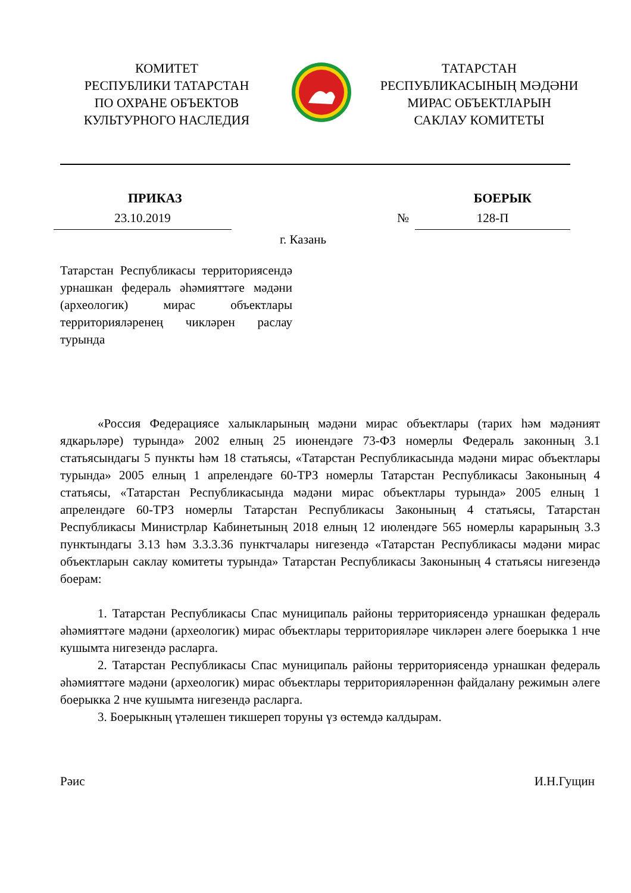КОМИТЕТ
РЕСПУБЛИКИ ТАТАРСТАН
ПО ОХРАНЕ ОБЪЕКТОВ
КУЛЬТУРНОГО НАСЛЕДИЯ
ТАТАРСТАН
РЕСПУБЛИКАСЫНЫҢ МӘДӘНИ
МИРАС ОБЪЕКТЛАРЫН
САКЛАУ КОМИТЕТЫ
ПРИКАЗ БОЕРЫК
23.10.2019 № 128-П
г. Казань
Татарстан Республикасы территориясендә урнашкан федераль әһәмияттәге мәдәни (археологик) мирас объектлары территорияләренең чикләрен раслау турында
«Россия Федерациясе халыкларының мәдәни мирас объектлары (тарих һәм мәдәният ядкарьләре) турында» 2002 елның 25 июнендәге 73-ФЗ номерлы Федераль законның 3.1 статьясындагы 5 пункты һәм 18 статьясы, «Татарстан Республикасында мәдәни мирас объектлары турында» 2005 елның 1 апрелендәге 60-ТРЗ номерлы Татарстан Республикасы Законының 4 статьясы, «Татарстан Республикасында мәдәни мирас объектлары турында» 2005 елның 1 апрелендәге 60-ТРЗ номерлы Татарстан Республикасы Законының 4 статьясы, Татарстан Республикасы Министрлар Кабинетының 2018 елның 12 июлендәге 565 номерлы карарының 3.3 пунктындагы 3.13 һәм 3.3.3.36 пунктчалары нигезендә «Татарстан Республикасы мәдәни мирас объектларын саклау комитеты турында» Татарстан Республикасы Законының 4 статьясы нигезендә боерам:
1. Татарстан Республикасы Спас муниципаль районы территориясендә урнашкан федераль әһәмияттәге мәдәни (археологик) мирас объектлары территорияләре чикләрен әлеге боерыкка 1 нче кушымта нигезендә расларга.
2. Татарстан Республикасы Спас муниципаль районы территориясендә урнашкан федераль әһәмияттәге мәдәни (археологик) мирас объектлары территорияләреннән файдалану режимын әлеге боерыкка 2 нче кушымта нигезендә расларга.
3. Боерыкның үтәлешен тикшереп торуны үз өстемдә калдырам.
Рәис И.Н.Гущин